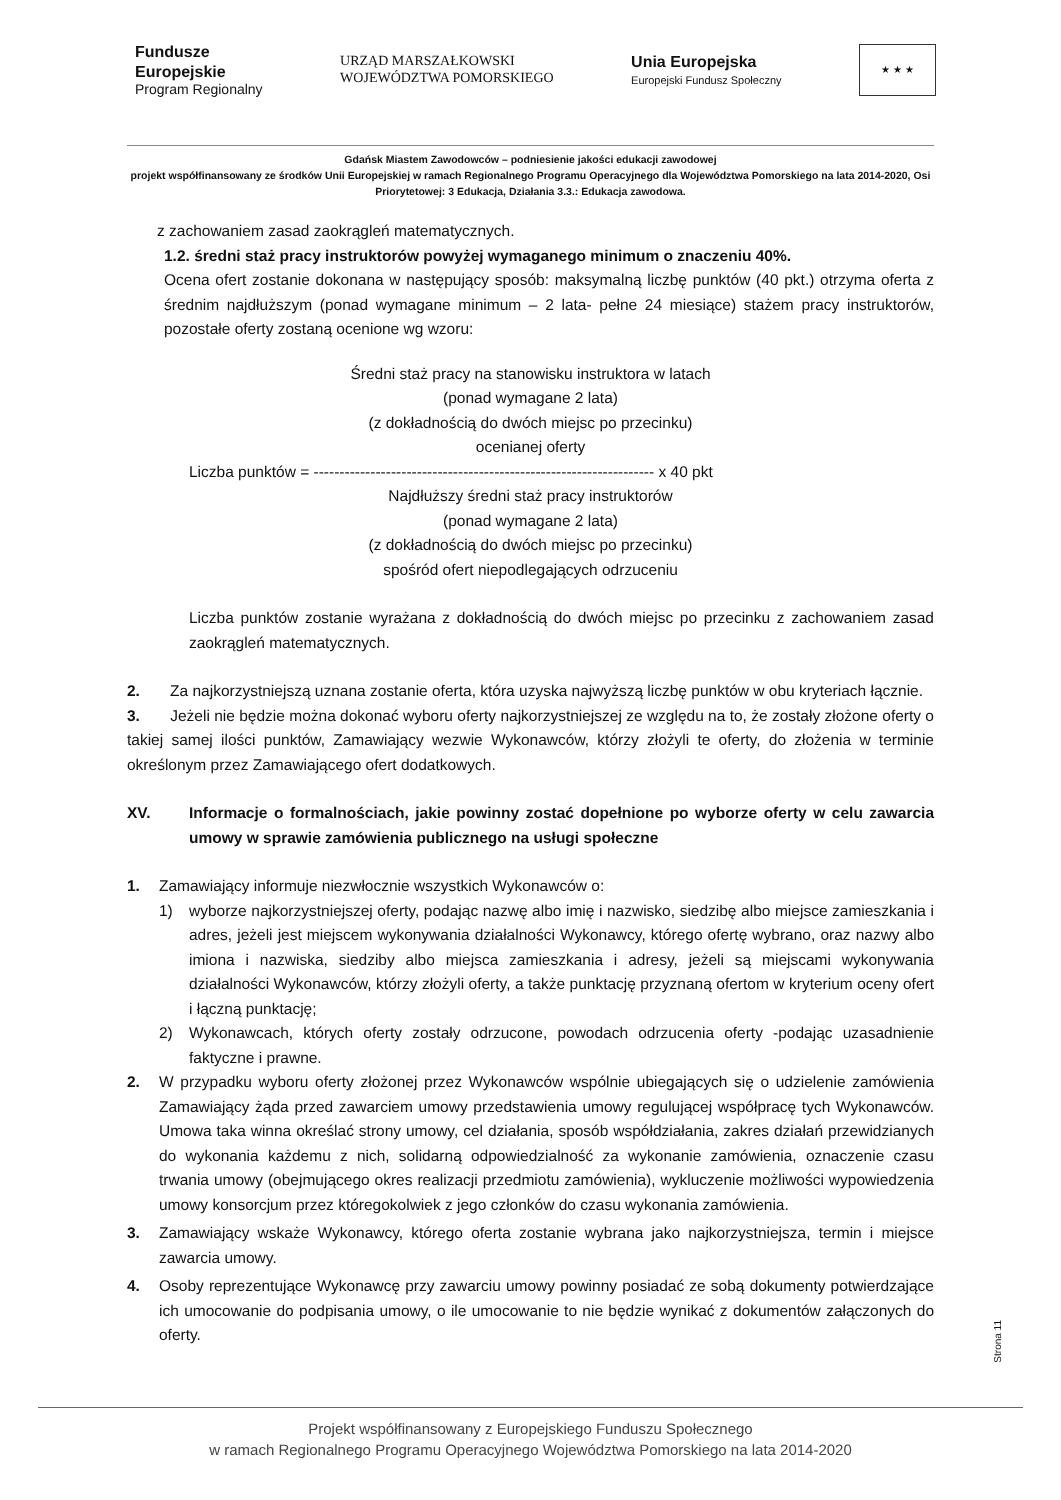Fundusze
Europejskie
Program Regionalny
URZĄD MARSZAŁKOWSKI
WOJEWÓDZTWA POMORSKIEGO
Unia Europejska
Europejski Fundusz Społeczny
★ ★ ★
Gdańsk Miastem Zawodowców – podniesienie jakości edukacji zawodowej
projekt współfinansowany ze środków Unii Europejskiej w ramach Regionalnego Programu Operacyjnego dla Województwa Pomorskiego na lata 2014-2020, Osi Priorytetowej: 3 Edukacja, Działania 3.3.: Edukacja zawodowa.
z zachowaniem zasad zaokrągleń matematycznych.
1.2. średni staż pracy instruktorów powyżej wymaganego minimum o znaczeniu 40%.
Ocena ofert zostanie dokonana w następujący sposób: maksymalną liczbę punktów (40 pkt.) otrzyma oferta z średnim najdłuższym (ponad wymagane minimum – 2 lata- pełne 24 miesiące) stażem pracy instruktorów, pozostałe oferty zostaną ocenione wg wzoru:
Średni staż pracy na stanowisku instruktora w latach
(ponad wymagane 2 lata)
(z dokładnością do dwóch miejsc po przecinku)
ocenianej oferty
Liczba punktów = ------------------------------------------------------------------ x 40 pkt
Najdłuższy średni staż pracy instruktorów
(ponad wymagane 2 lata)
(z dokładnością do dwóch miejsc po przecinku)
spośród ofert niepodlegających odrzuceniu
Liczba punktów zostanie wyrażana z dokładnością do dwóch miejsc po przecinku z zachowaniem zasad zaokrągleń matematycznych.
2. Za najkorzystniejszą uznana zostanie oferta, która uzyska najwyższą liczbę punktów w obu kryteriach łącznie.
3. Jeżeli nie będzie można dokonać wyboru oferty najkorzystniejszej ze względu na to, że zostały złożone oferty o takiej samej ilości punktów, Zamawiający wezwie Wykonawców, którzy złożyli te oferty, do złożenia w terminie określonym przez Zamawiającego ofert dodatkowych.
XV. Informacje o formalnościach, jakie powinny zostać dopełnione po wyborze oferty w celu zawarcia umowy w sprawie zamówienia publicznego na usługi społeczne
1. Zamawiający informuje niezwłocznie wszystkich Wykonawców o:
1) wyborze najkorzystniejszej oferty, podając nazwę albo imię i nazwisko, siedzibę albo miejsce zamieszkania i adres, jeżeli jest miejscem wykonywania działalności Wykonawcy, którego ofertę wybrano, oraz nazwy albo imiona i nazwiska, siedziby albo miejsca zamieszkania i adresy, jeżeli są miejscami wykonywania działalności Wykonawców, którzy złożyli oferty, a także punktację przyznaną ofertom w kryterium oceny ofert i łączną punktację;
2) Wykonawcach, których oferty zostały odrzucone, powodach odrzucenia oferty -podając uzasadnienie faktyczne i prawne.
2. W przypadku wyboru oferty złożonej przez Wykonawców wspólnie ubiegających się o udzielenie zamówienia Zamawiający żąda przed zawarciem umowy przedstawienia umowy regulującej współpracę tych Wykonawców. Umowa taka winna określać strony umowy, cel działania, sposób współdziałania, zakres działań przewidzianych do wykonania każdemu z nich, solidarną odpowiedzialność za wykonanie zamówienia, oznaczenie czasu trwania umowy (obejmującego okres realizacji przedmiotu zamówienia), wykluczenie możliwości wypowiedzenia umowy konsorcjum przez któregokolwiek z jego członków do czasu wykonania zamówienia.
3. Zamawiający wskaże Wykonawcy, którego oferta zostanie wybrana jako najkorzystniejsza, termin i miejsce zawarcia umowy.
4. Osoby reprezentujące Wykonawcę przy zawarciu umowy powinny posiadać ze sobą dokumenty potwierdzające ich umocowanie do podpisania umowy, o ile umocowanie to nie będzie wynikać z dokumentów załączonych do oferty.
Strona 11
Projekt współfinansowany z Europejskiego Funduszu Społecznego
w ramach Regionalnego Programu Operacyjnego Województwa Pomorskiego na lata 2014-2020